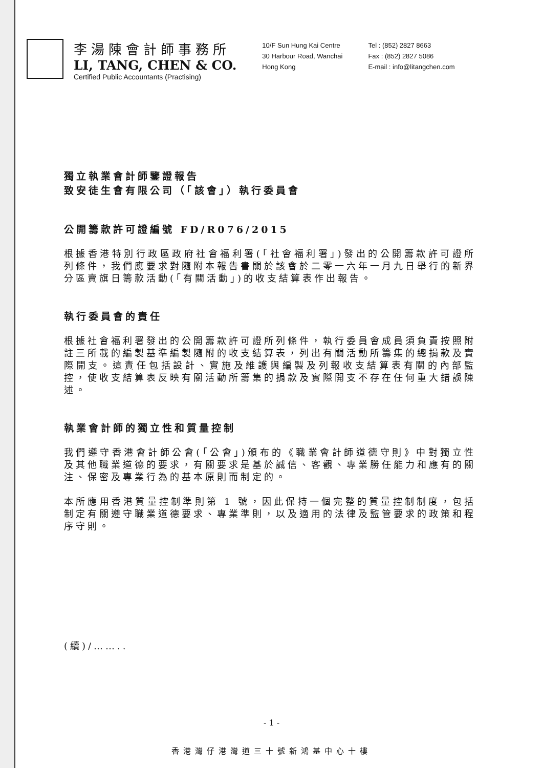李湯陳會計師事務所
LI, TANG, CHEN & CO.
Certified Public Accountants (Practising)
10/F Sun Hung Kai Centre
30 Harbour Road, Wanchai
Hong Kong
Tel : (852) 2827 8663
Fax : (852) 2827 5086
E-mail : info@litangchen.com
獨立執業會計師鑒證報告
致安徒生會有限公司（「該會」）執行委員會
公開籌款許可證編號 FD/R076/2015
根據香港特別行政區政府社會福利署(「社會福利署」)發出的公開籌款許可證所列條件，我們應要求對隨附本報告書關於該會於二零一六年一月九日舉行的新界分區賣旗日籌款活動(「有關活動」)的收支結算表作出報告。
執行委員會的責任
根據社會福利署發出的公開籌款許可證所列條件，執行委員會成員須負責按照附註三所載的編製基準編製隨附的收支結算表，列出有關活動所籌集的總捐款及實際開支。這責任包括設計、實施及維護與編製及列報收支結算表有關的內部監控，使收支結算表反映有關活動所籌集的捐款及實際開支不存在任何重大錯誤陳述。
執業會計師的獨立性和質量控制
我們遵守香港會計師公會(「公會」)頒布的《職業會計師道德守則》中對獨立性及其他職業道德的要求，有關要求是基於誠信、客觀、專業勝任能力和應有的關注、保密及專業行為的基本原則而制定的。
本所應用香港質量控制準則第 1 號，因此保持一個完整的質量控制制度，包括制定有關遵守職業道德要求、專業準則，以及適用的法律及監管要求的政策和程序守則。
(續)/……..
- 1 -
香港灣仔港灣道三十號新鴻基中心十樓